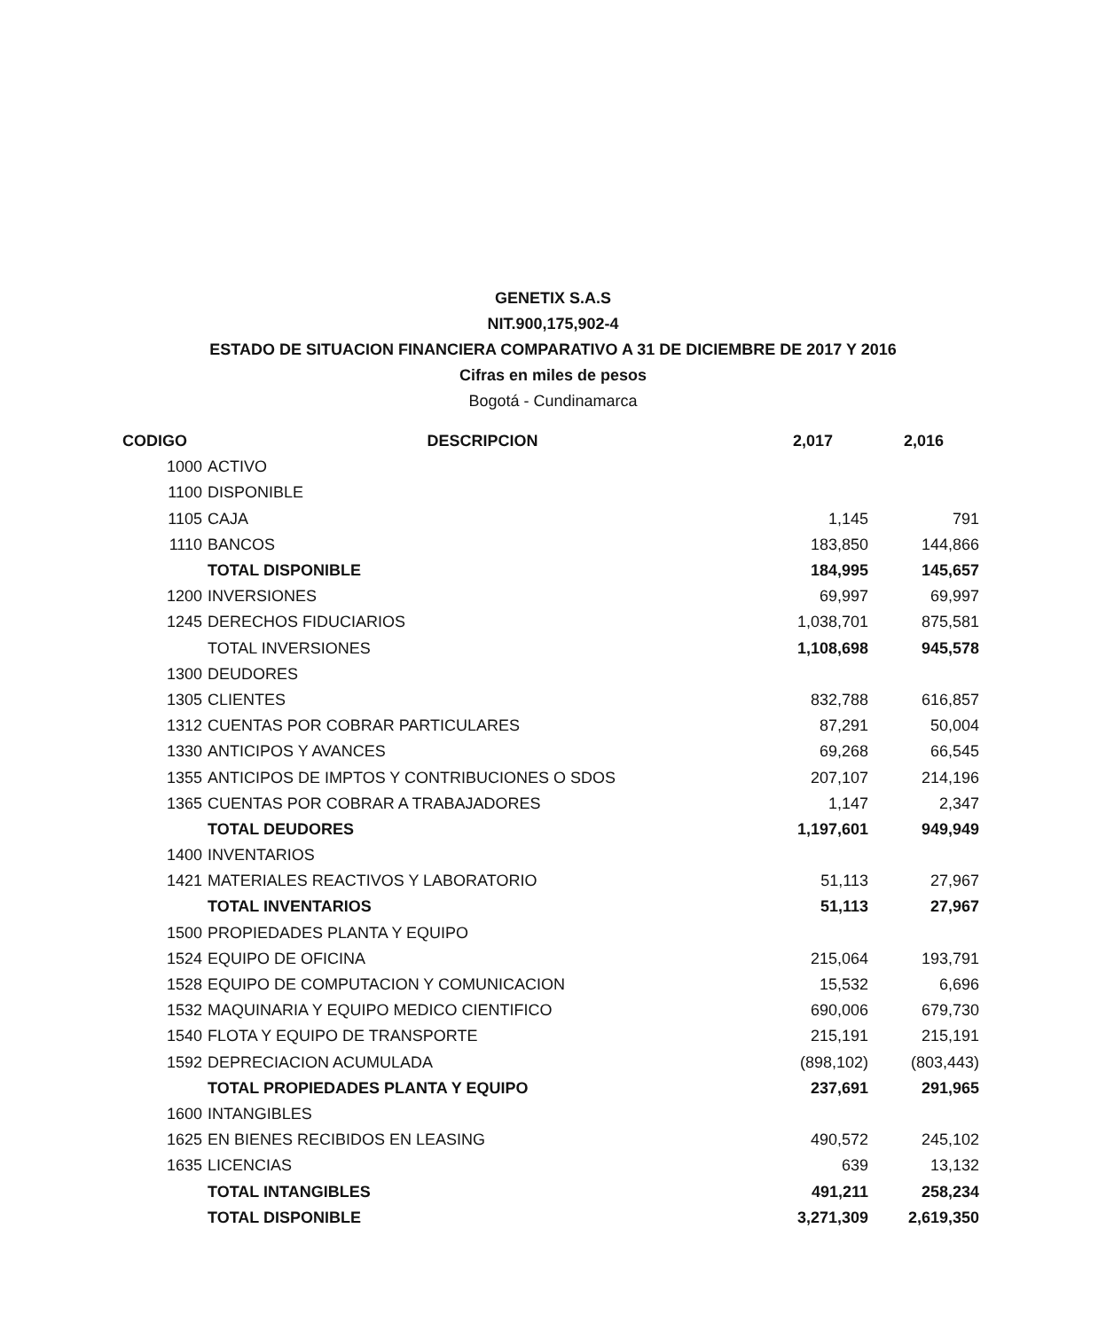GENETIX S.A.S
NIT.900,175,902-4
ESTADO DE SITUACION FINANCIERA COMPARATIVO A 31 DE DICIEMBRE DE 2017 Y 2016
Cifras en miles de pesos
Bogotá - Cundinamarca
| CODIGO | DESCRIPCION | 2,017 | 2,016 |
| --- | --- | --- | --- |
| 1000 | ACTIVO | | |
| 1100 | DISPONIBLE | | |
| 1105 | CAJA | 1,145 | 791 |
| 1110 | BANCOS | 183,850 | 144,866 |
| | TOTAL DISPONIBLE | 184,995 | 145,657 |
| 1200 | INVERSIONES | 69,997 | 69,997 |
| 1245 | DERECHOS FIDUCIARIOS | 1,038,701 | 875,581 |
| | TOTAL INVERSIONES | 1,108,698 | 945,578 |
| 1300 | DEUDORES | | |
| 1305 | CLIENTES | 832,788 | 616,857 |
| 1312 | CUENTAS POR COBRAR PARTICULARES | 87,291 | 50,004 |
| 1330 | ANTICIPOS Y AVANCES | 69,268 | 66,545 |
| 1355 | ANTICIPOS DE IMPTOS Y CONTRIBUCIONES O SDOS | 207,107 | 214,196 |
| 1365 | CUENTAS POR COBRAR A TRABAJADORES | 1,147 | 2,347 |
| | TOTAL DEUDORES | 1,197,601 | 949,949 |
| 1400 | INVENTARIOS | | |
| 1421 | MATERIALES REACTIVOS Y LABORATORIO | 51,113 | 27,967 |
| | TOTAL INVENTARIOS | 51,113 | 27,967 |
| 1500 | PROPIEDADES PLANTA Y EQUIPO | | |
| 1524 | EQUIPO DE OFICINA | 215,064 | 193,791 |
| 1528 | EQUIPO DE COMPUTACION Y COMUNICACION | 15,532 | 6,696 |
| 1532 | MAQUINARIA Y EQUIPO MEDICO CIENTIFICO | 690,006 | 679,730 |
| 1540 | FLOTA Y EQUIPO DE TRANSPORTE | 215,191 | 215,191 |
| 1592 | DEPRECIACION ACUMULADA | (898,102) | (803,443) |
| | TOTAL PROPIEDADES PLANTA Y EQUIPO | 237,691 | 291,965 |
| 1600 | INTANGIBLES | | |
| 1625 | EN BIENES RECIBIDOS EN LEASING | 490,572 | 245,102 |
| 1635 | LICENCIAS | 639 | 13,132 |
| | TOTAL INTANGIBLES | 491,211 | 258,234 |
| | TOTAL DISPONIBLE | 3,271,309 | 2,619,350 |